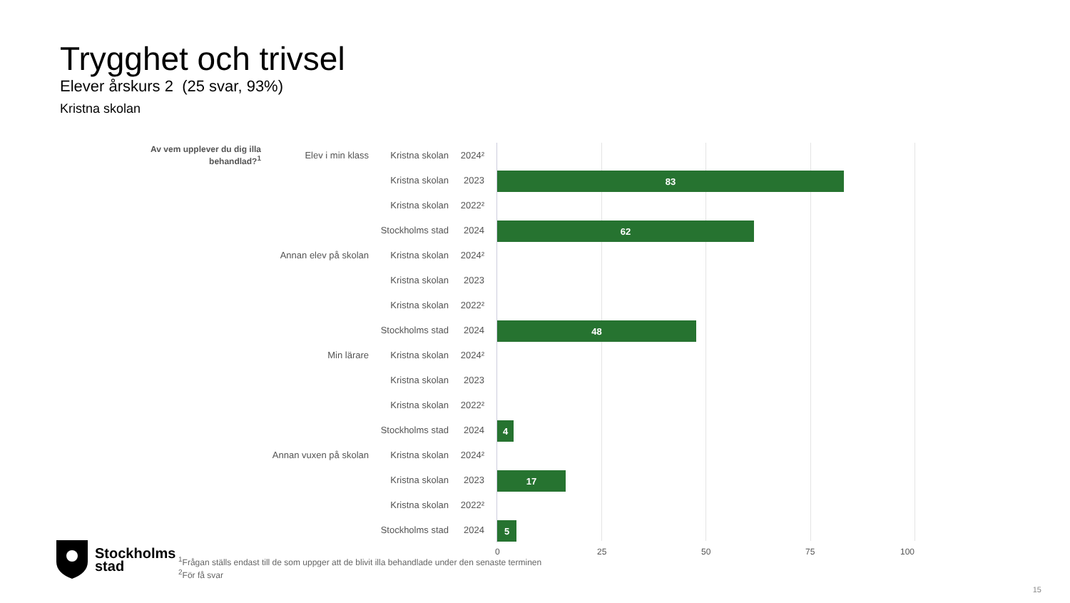Trygghet och trivsel
Elever årskurs 2 (25 svar, 93%)
Kristna skolan
Av vem upplever du dig illa behandlad?<sup>1</sup>
Elev i min klass Kristna skolan 2024²
Kristna skolan 2023
83
Kristna skolan 2022²
Stockholms stad 2024
62
Annan elev på skolan Kristna skolan 2024²
Kristna skolan 2023
Kristna skolan 2022²
Stockholms stad 2024
48
Min lärare Kristna skolan 2024²
Kristna skolan 2023
Kristna skolan 2022²
Stockholms stad 2024
4
Annan vuxen på skolan Kristna skolan 2024²
Kristna skolan 2023
17
Kristna skolan 2022²
Stockholms stad 2024
5
0 25 50 75 100
Stockholms
stad
<sup>1</sup> Frågan ställs endast till de som uppger att de blivit illa behandlade under den senaste terminen
<sup>2</sup> För få svar
15